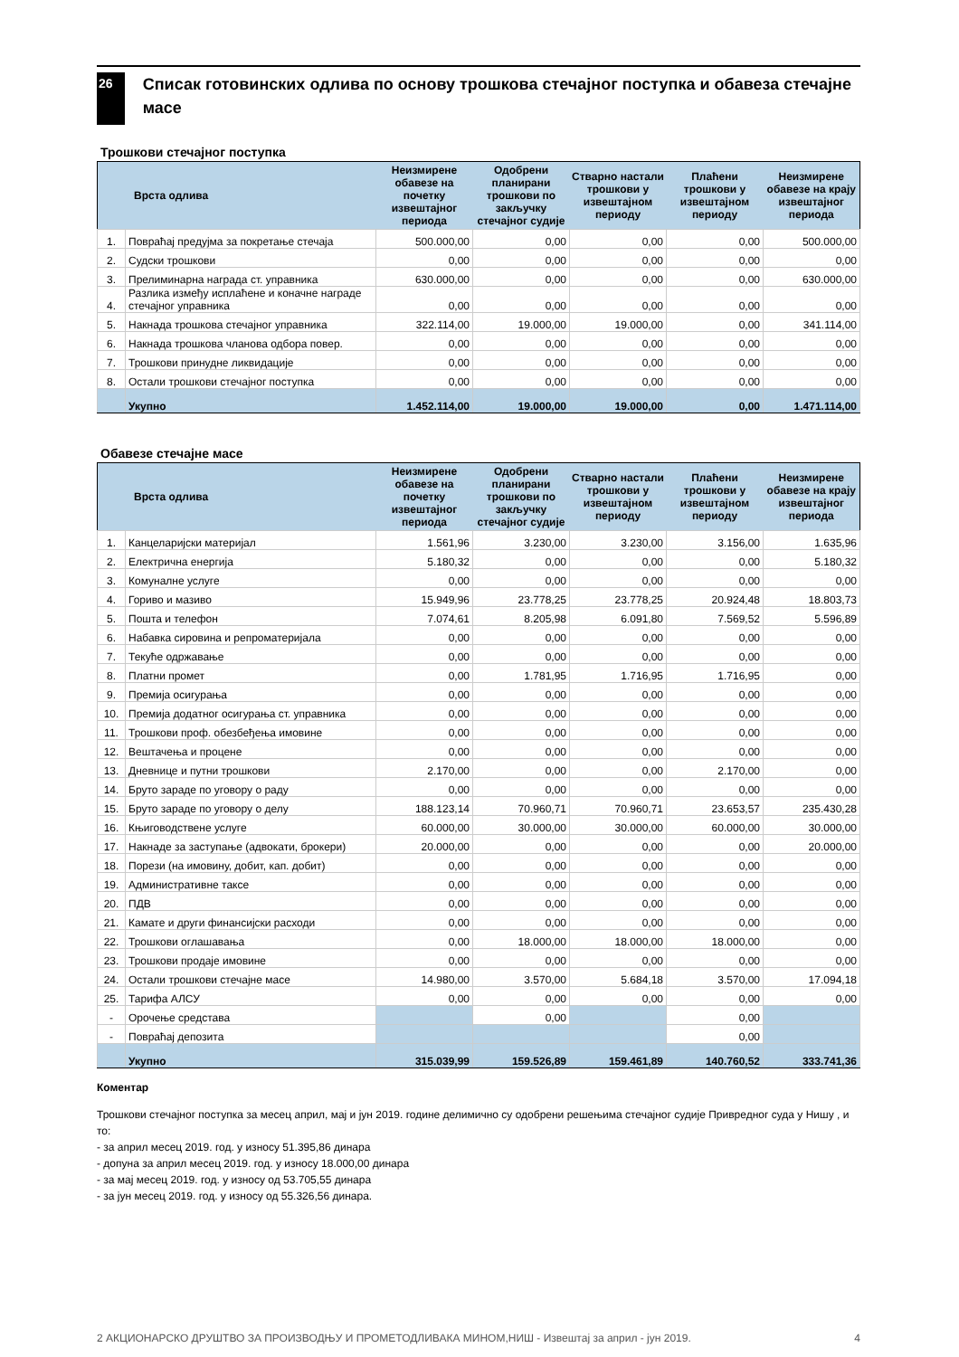26
Списак готовинских одлива по основу трошкова стечајног поступка и обавеза стечајне масе
Трошкови стечајног поступка
| Врста одлива | | Неизмирене обавезе на почетку извештајног периода | Одобрени планирани трошкови по закључку стечајног судије | Стварно настали трошкови у извештајном периоду | Плаћени трошкови у извештајном периоду | Неизмирене обавезе на крају извештајног периода |
| --- | --- | --- | --- | --- | --- | --- |
| 1. | Повраћај предујма за покретање стечаја | 500.000,00 | 0,00 | 0,00 | 0,00 | 500.000,00 |
| 2. | Судски трошкови | 0,00 | 0,00 | 0,00 | 0,00 | 0,00 |
| 3. | Прелиминарна награда ст. управника | 630.000,00 | 0,00 | 0,00 | 0,00 | 630.000,00 |
| 4. | Разлика између исплаћене и коначне награде стечајног управника | 0,00 | 0,00 | 0,00 | 0,00 | 0,00 |
| 5. | Накнада трошкова стечајног управника | 322.114,00 | 19.000,00 | 19.000,00 | 0,00 | 341.114,00 |
| 6. | Накнада трошкова чланова одбора повер. | 0,00 | 0,00 | 0,00 | 0,00 | 0,00 |
| 7. | Трошкови принудне ликвидације | 0,00 | 0,00 | 0,00 | 0,00 | 0,00 |
| 8. | Остали трошкови стечајног поступка | 0,00 | 0,00 | 0,00 | 0,00 | 0,00 |
| | Укупно | 1.452.114,00 | 19.000,00 | 19.000,00 | 0,00 | 1.471.114,00 |
Обавезе стечајне масе
| Врста одлива | | Неизмирене обавезе на почетку извештајног периода | Одобрени планирани трошкови по закључку стечајног судије | Стварно настали трошкови у извештајном периоду | Плаћени трошкови у извештајном периоду | Неизмирене обавезе на крају извештајног периода |
| --- | --- | --- | --- | --- | --- | --- |
| 1. | Канцеларијски материјал | 1.561,96 | 3.230,00 | 3.230,00 | 3.156,00 | 1.635,96 |
| 2. | Електрична енергија | 5.180,32 | 0,00 | 0,00 | 0,00 | 5.180,32 |
| 3. | Комуналне услуге | 0,00 | 0,00 | 0,00 | 0,00 | 0,00 |
| 4. | Гориво и мазиво | 15.949,96 | 23.778,25 | 23.778,25 | 20.924,48 | 18.803,73 |
| 5. | Пошта и телефон | 7.074,61 | 8.205,98 | 6.091,80 | 7.569,52 | 5.596,89 |
| 6. | Набавка сировина и репроматеријала | 0,00 | 0,00 | 0,00 | 0,00 | 0,00 |
| 7. | Текуће одржавање | 0,00 | 0,00 | 0,00 | 0,00 | 0,00 |
| 8. | Платни промет | 0,00 | 1.781,95 | 1.716,95 | 1.716,95 | 0,00 |
| 9. | Премија осигурања | 0,00 | 0,00 | 0,00 | 0,00 | 0,00 |
| 10. | Премија додатног осигурања ст. управника | 0,00 | 0,00 | 0,00 | 0,00 | 0,00 |
| 11. | Трошкови проф. обезбеђења имовине | 0,00 | 0,00 | 0,00 | 0,00 | 0,00 |
| 12. | Вештачења и процене | 0,00 | 0,00 | 0,00 | 0,00 | 0,00 |
| 13. | Дневнице и путни трошкови | 2.170,00 | 0,00 | 0,00 | 2.170,00 | 0,00 |
| 14. | Бруто зараде по уговору о раду | 0,00 | 0,00 | 0,00 | 0,00 | 0,00 |
| 15. | Бруто зараде по уговору о делу | 188.123,14 | 70.960,71 | 70.960,71 | 23.653,57 | 235.430,28 |
| 16. | Књиговодствене услуге | 60.000,00 | 30.000,00 | 30.000,00 | 60.000,00 | 30.000,00 |
| 17. | Накнаде за заступање (адвокати, брокери) | 20.000,00 | 0,00 | 0,00 | 0,00 | 20.000,00 |
| 18. | Порези (на имовину, добит, кап. добит) | 0,00 | 0,00 | 0,00 | 0,00 | 0,00 |
| 19. | Административне таксе | 0,00 | 0,00 | 0,00 | 0,00 | 0,00 |
| 20. | ПДВ | 0,00 | 0,00 | 0,00 | 0,00 | 0,00 |
| 21. | Камате и други финансијски расходи | 0,00 | 0,00 | 0,00 | 0,00 | 0,00 |
| 22. | Трошкови оглашавања | 0,00 | 18.000,00 | 18.000,00 | 18.000,00 | 0,00 |
| 23. | Трошкови продаје имовине | 0,00 | 0,00 | 0,00 | 0,00 | 0,00 |
| 24. | Остали трошкови стечајне масе | 14.980,00 | 3.570,00 | 5.684,18 | 3.570,00 | 17.094,18 |
| 25. | Тарифа АЛСУ | 0,00 | 0,00 | 0,00 | 0,00 | 0,00 |
| - | Орочење средстава | | 0,00 | | 0,00 | |
| - | Повраћај депозита | | | | 0,00 | |
| | Укупно | 315.039,99 | 159.526,89 | 159.461,89 | 140.760,52 | 333.741,36 |
Коментар
Трошкови стечајног поступка за месец април, мај и јун 2019. године делимично су одобрени решењима стечајног судије Привредног суда у Нишу , и то:
- за април месец 2019. год. у износу 51.395,86 динара
- допуна за април месец 2019. год. у износу 18.000,00 динара
- за мај месец 2019. год. у износу од 53.705,55 динара
- за јун месец 2019. год. у износу од 55.326,56 динара.
2 АКЦИОНАРСКО ДРУШТВО ЗА ПРОИЗВОДЊУ И ПРОМЕТОДЛИВАКА МИНОМ,НИШ - Извештај за април - јун 2019. 4